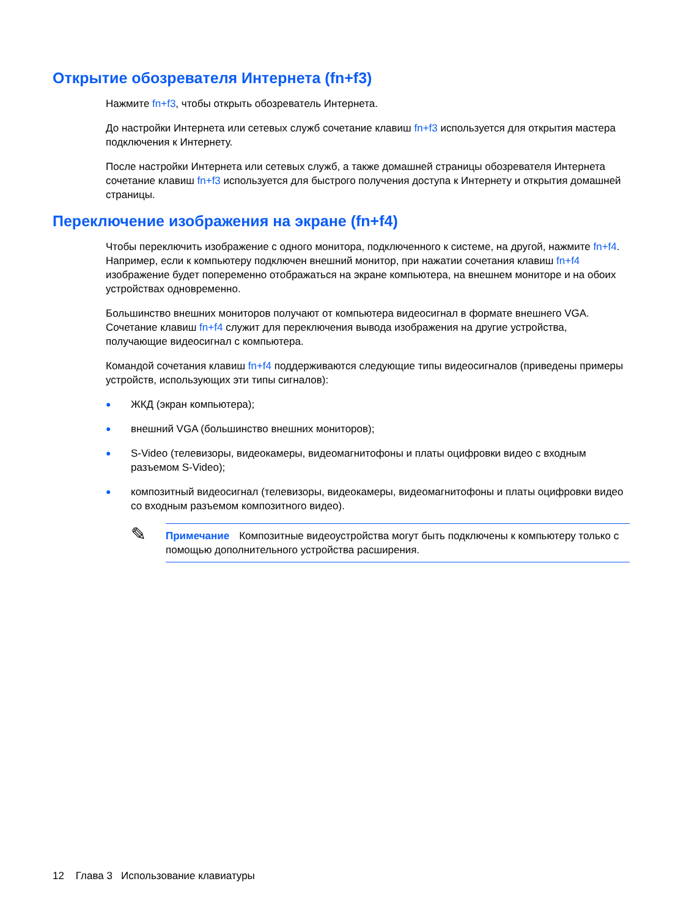Открытие обозревателя Интернета (fn+f3)
Нажмите fn+f3, чтобы открыть обозреватель Интернета.
До настройки Интернета или сетевых служб сочетание клавиш fn+f3 используется для открытия мастера подключения к Интернету.
После настройки Интернета или сетевых служб, а также домашней страницы обозревателя Интернета сочетание клавиш fn+f3 используется для быстрого получения доступа к Интернету и открытия домашней страницы.
Переключение изображения на экране (fn+f4)
Чтобы переключить изображение с одного монитора, подключенного к системе, на другой, нажмите fn+f4. Например, если к компьютеру подключен внешний монитор, при нажатии сочетания клавиш fn+f4 изображение будет попеременно отображаться на экране компьютера, на внешнем мониторе и на обоих устройствах одновременно.
Большинство внешних мониторов получают от компьютера видеосигнал в формате внешнего VGA. Сочетание клавиш fn+f4 служит для переключения вывода изображения на другие устройства, получающие видеосигнал с компьютера.
Командой сочетания клавиш fn+f4 поддерживаются следующие типы видеосигналов (приведены примеры устройств, использующих эти типы сигналов):
● ЖКД (экран компьютера);
● внешний VGA (большинство внешних мониторов);
● S-Video (телевизоры, видеокамеры, видеомагнитофоны и платы оцифровки видео с входным разъемом S-Video);
● композитный видеосигнал (телевизоры, видеокамеры, видеомагнитофоны и платы оцифровки видео со входным разъемом композитного видео).
✎
Примечание Композитные видеоустройства могут быть подключены к компьютеру только с помощью дополнительного устройства расширения.
12 Глава 3 Использование клавиатуры